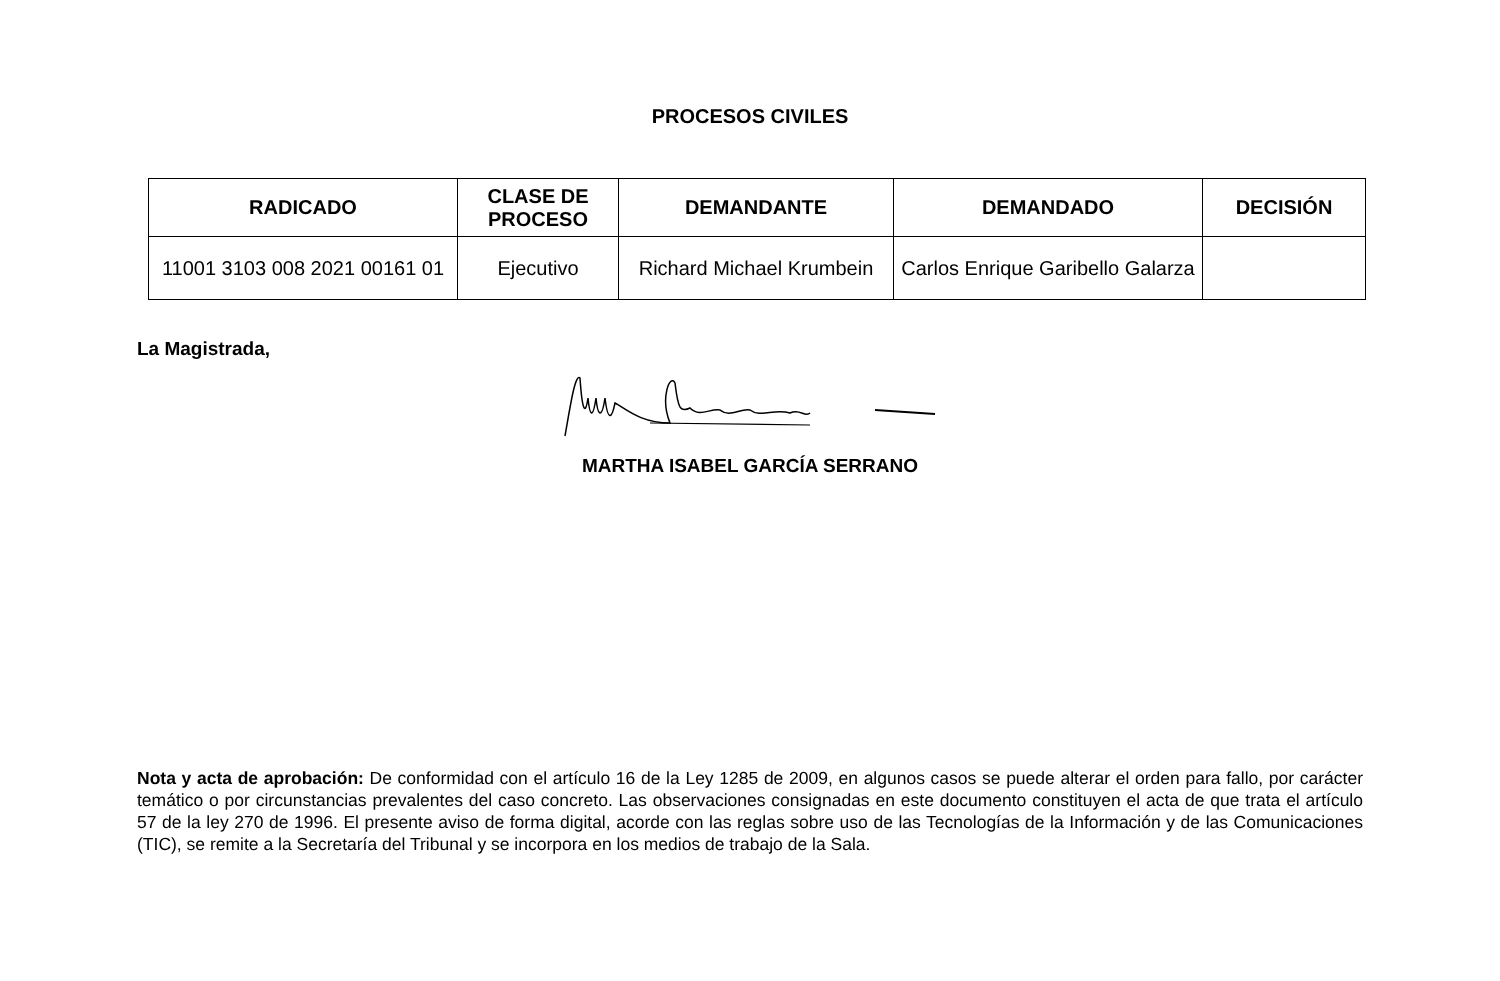PROCESOS CIVILES
| RADICADO | CLASE DE PROCESO | DEMANDANTE | DEMANDADO | DECISIÓN |
| --- | --- | --- | --- | --- |
| 11001 3103 008 2021 00161 01 | Ejecutivo | Richard Michael Krumbein | Carlos Enrique Garibello Galarza | |
La Magistrada,
MARTHA ISABEL GARCÍA SERRANO
Nota y acta de aprobación: De conformidad con el artículo 16 de la Ley 1285 de 2009, en algunos casos se puede alterar el orden para fallo, por carácter temático o por circunstancias prevalentes del caso concreto. Las observaciones consignadas en este documento constituyen el acta de que trata el artículo 57 de la ley 270 de 1996. El presente aviso de forma digital, acorde con las reglas sobre uso de las Tecnologías de la Información y de las Comunicaciones (TIC), se remite a la Secretaría del Tribunal y se incorpora en los medios de trabajo de la Sala.